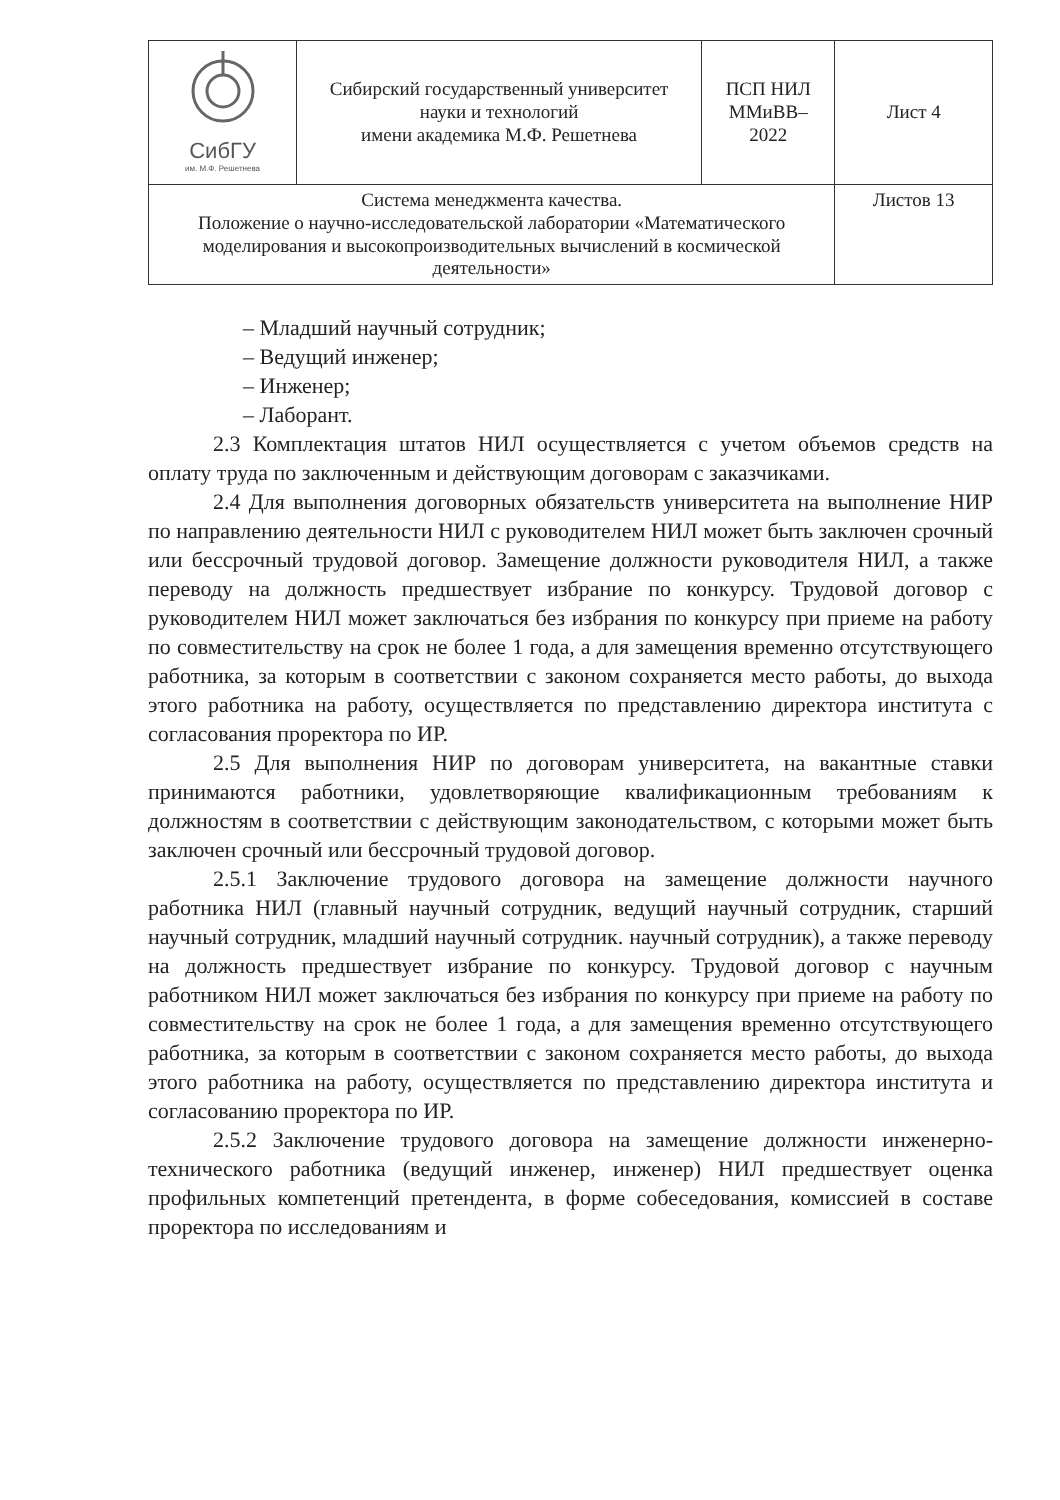| СибГУ им. М.Ф. Решетнева | Сибирский государственный университет науки и технологий имени академика М.Ф. Решетнева | ПСП НИЛ ММиВВ– 2022 | Лист 4 |
| Система менеджмента качества. Положение о научно-исследовательской лаборатории «Математического моделирования и высокопроизводительных вычислений в космической деятельности» | | | Листов 13 |
– Младший научный сотрудник;
– Ведущий инженер;
– Инженер;
– Лаборант.
2.3 Комплектация штатов НИЛ осуществляется с учетом объемов средств на оплату труда по заключенным и действующим договорам с заказчиками.
2.4 Для выполнения договорных обязательств университета на выполнение НИР по направлению деятельности НИЛ с руководителем НИЛ может быть заключен срочный или бессрочный трудовой договор. Замещение должности руководителя НИЛ, а также переводу на должность предшествует избрание по конкурсу. Трудовой договор с руководителем НИЛ может заключаться без избрания по конкурсу при приеме на работу по совместительству на срок не более 1 года, а для замещения временно отсутствующего работника, за которым в соответствии с законом сохраняется место работы, до выхода этого работника на работу, осуществляется по представлению директора института с согласования проректора по ИР.
2.5 Для выполнения НИР по договорам университета, на вакантные ставки принимаются работники, удовлетворяющие квалификационным требованиям к должностям в соответствии с действующим законодательством, с которыми может быть заключен срочный или бессрочный трудовой договор.
2.5.1 Заключение трудового договора на замещение должности научного работника НИЛ (главный научный сотрудник, ведущий научный сотрудник, старший научный сотрудник, младший научный сотрудник. научный сотрудник), а также переводу на должность предшествует избрание по конкурсу. Трудовой договор с научным работником НИЛ может заключаться без избрания по конкурсу при приеме на работу по совместительству на срок не более 1 года, а для замещения временно отсутствующего работника, за которым в соответствии с законом сохраняется место работы, до выхода этого работника на работу, осуществляется по представлению директора института и согласованию проректора по ИР.
2.5.2 Заключение трудового договора на замещение должности инженерно-технического работника (ведущий инженер, инженер) НИЛ предшествует оценка профильных компетенций претендента, в форме собеседования, комиссией в составе проректора по исследованиям и